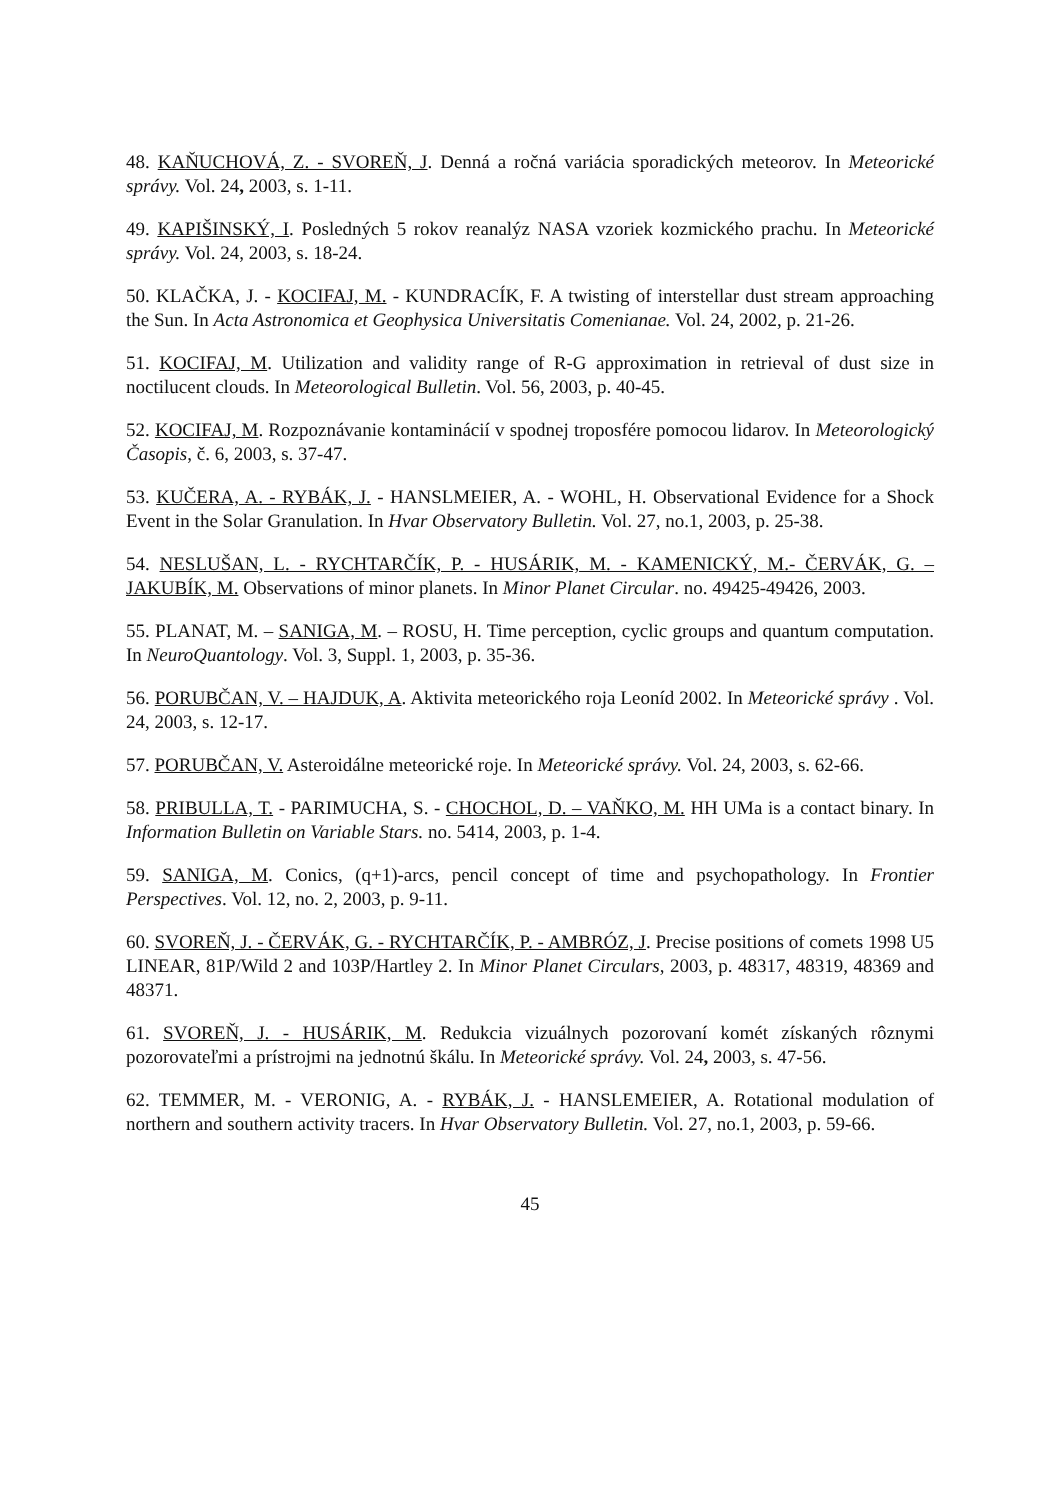48. KAŇUCHOVÁ, Z. - SVOREŇ, J. Denná a ročná variácia sporadických meteorov. In Meteorické správy. Vol. 24, 2003, s. 1-11.
49. KAPIŠINSKÝ, I. Posledných 5 rokov reanalýz NASA vzoriek kozmického prachu. In Meteorické správy. Vol. 24, 2003, s. 18-24.
50. KLAČKA, J. - KOCIFAJ, M. - KUNDRACÍK, F. A twisting of interstellar dust stream approaching the Sun. In Acta Astronomica et Geophysica Universitatis Comenianae. Vol. 24, 2002, p. 21-26.
51. KOCIFAJ, M. Utilization and validity range of R-G approximation in retrieval of dust size in noctilucent clouds. In Meteorological Bulletin. Vol. 56, 2003, p. 40-45.
52. KOCIFAJ, M. Rozpoznávanie kontaminácií v spodnej troposfére pomocou lidarov. In Meteorologický Časopis, č. 6, 2003, s. 37-47.
53. KUČERA, A. - RYBÁK, J. - HANSLMEIER, A. - WOHL, H. Observational Evidence for a Shock Event in the Solar Granulation. In Hvar Observatory Bulletin. Vol. 27, no.1, 2003, p. 25-38.
54. NESLUŠAN, L. - RYCHTARČÍK, P. - HUSÁRIK, M. - KAMENICKÝ, M.- ČERVÁK, G. – JAKUBÍK, M. Observations of minor planets. In Minor Planet Circular. no. 49425-49426, 2003.
55. PLANAT, M. – SANIGA, M. – ROSU, H. Time perception, cyclic groups and quantum computation. In NeuroQuantology. Vol. 3, Suppl. 1, 2003, p. 35-36.
56. PORUBČAN, V. – HAJDUK, A. Aktivita meteorického roja Leoníd 2002. In Meteorické správy . Vol. 24, 2003, s. 12-17.
57. PORUBČAN, V. Asteroidálne meteorické roje. In Meteorické správy. Vol. 24, 2003, s. 62-66.
58. PRIBULLA, T. - PARIMUCHA, S. - CHOCHOL, D. – VAŇKO, M. HH UMa is a contact binary. In Information Bulletin on Variable Stars. no. 5414, 2003, p. 1-4.
59. SANIGA, M. Conics, (q+1)-arcs, pencil concept of time and psychopathology. In Frontier Perspectives. Vol. 12, no. 2, 2003, p. 9-11.
60. SVOREŇ, J. - ČERVÁK, G. - RYCHTARČÍK, P. - AMBRÓZ, J. Precise positions of comets 1998 U5 LINEAR, 81P/Wild 2 and 103P/Hartley 2. In Minor Planet Circulars, 2003, p. 48317, 48319, 48369 and 48371.
61. SVOREŇ, J. - HUSÁRIK, M. Redukcia vizuálnych pozorovaní komét získaných rôznymi pozorovateľmi a prístrojmi na jednotnú škálu. In Meteorické správy. Vol. 24, 2003, s. 47-56.
62. TEMMER, M. - VERONIG, A. - RYBÁK, J. - HANSLEMEIER, A. Rotational modulation of northern and southern activity tracers. In Hvar Observatory Bulletin. Vol. 27, no.1, 2003, p. 59-66.
45